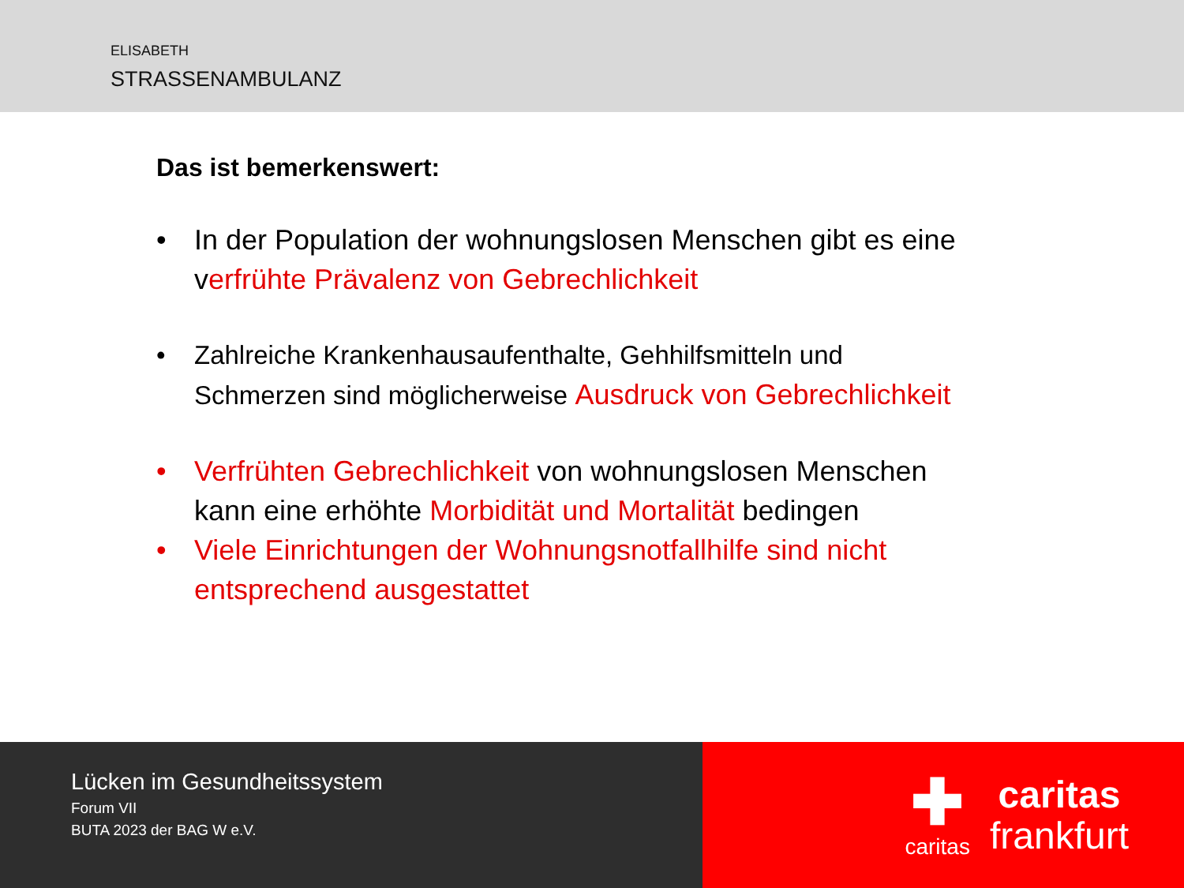ELISABETH
STRASSENAMBULANZ
Das ist bemerkenswert:
• In der Population der wohnungslosen Menschen gibt es eine verfrühte Prävalenz von Gebrechlichkeit
• Zahlreiche Krankenhausaufenthalte, Gehhilfsmitteln und Schmerzen sind möglicherweise Ausdruck von Gebrechlichkeit
• Verfrühten Gebrechlichkeit von wohnungslosen Menschen kann eine erhöhte Morbidität und Mortalität bedingen
• Viele Einrichtungen der Wohnungsnotfallhilfe sind nicht entsprechend ausgestattet
Lücken im Gesundheitssystem
Forum VII
BUTA 2023 der BAG W e.V.
✚
caritas
caritas
frankfurt